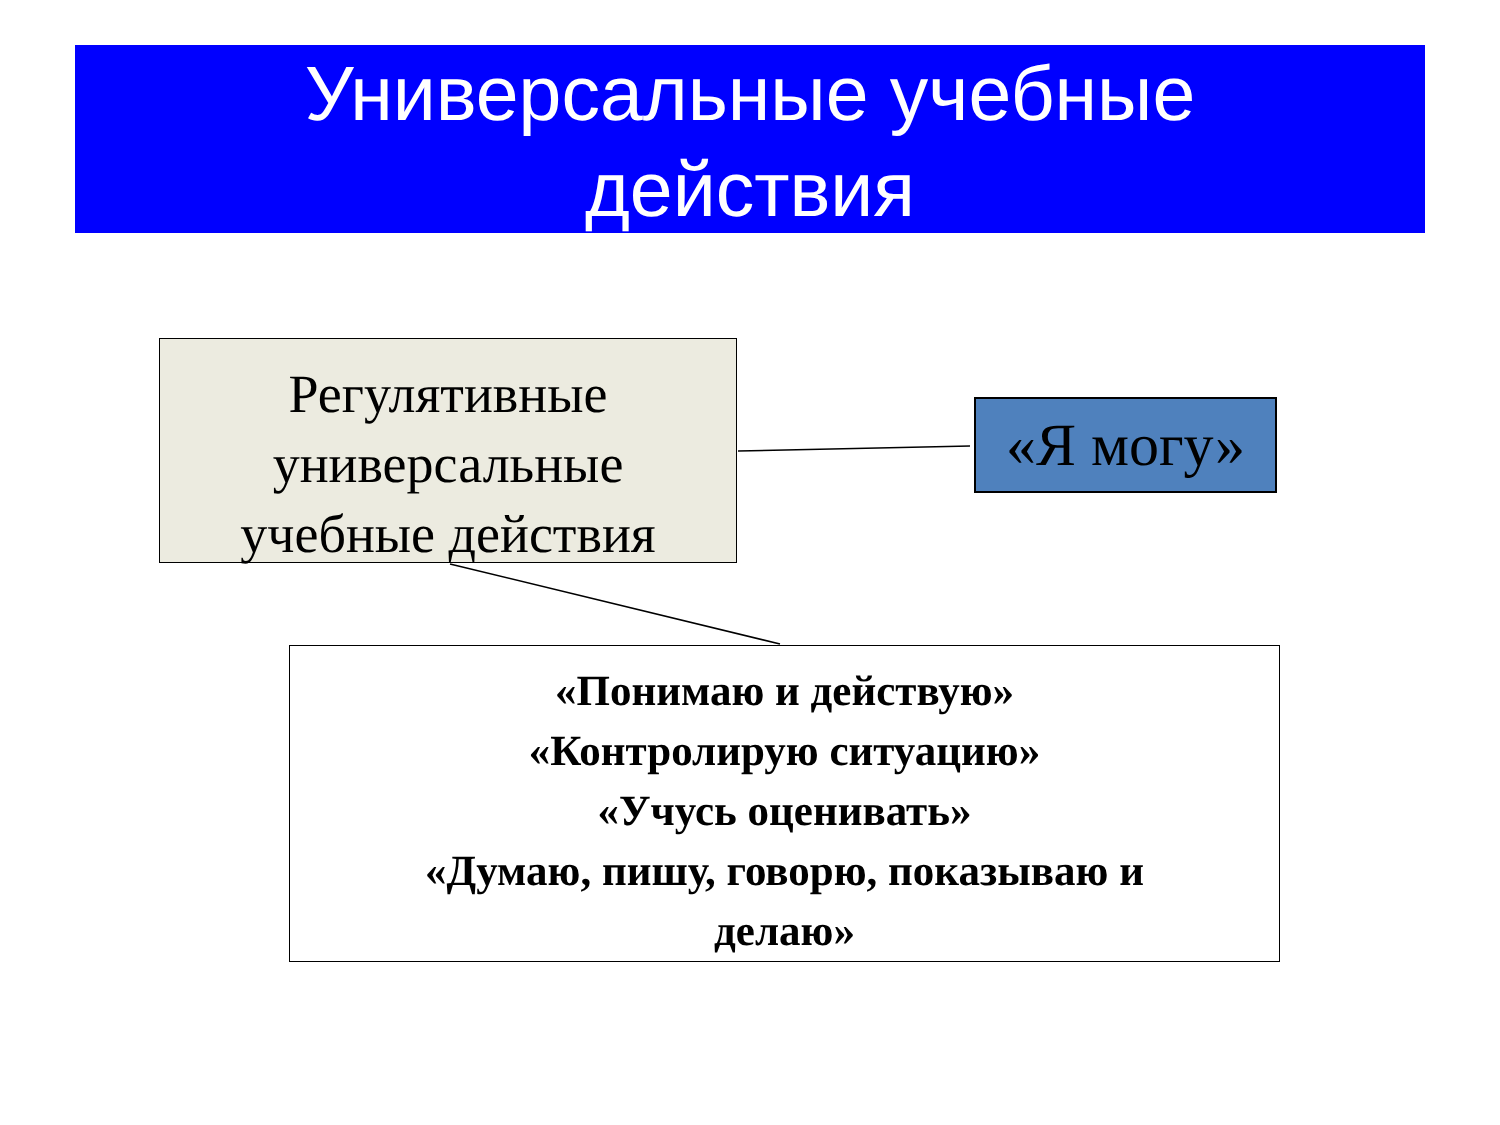Универсальные учебные
действия
Регулятивные
универсальные
учебные действия
«Я могу»
«Понимаю и действую»
«Контролирую ситуацию»
«Учусь оценивать»
«Думаю, пишу, говорю, показываю и
делаю»